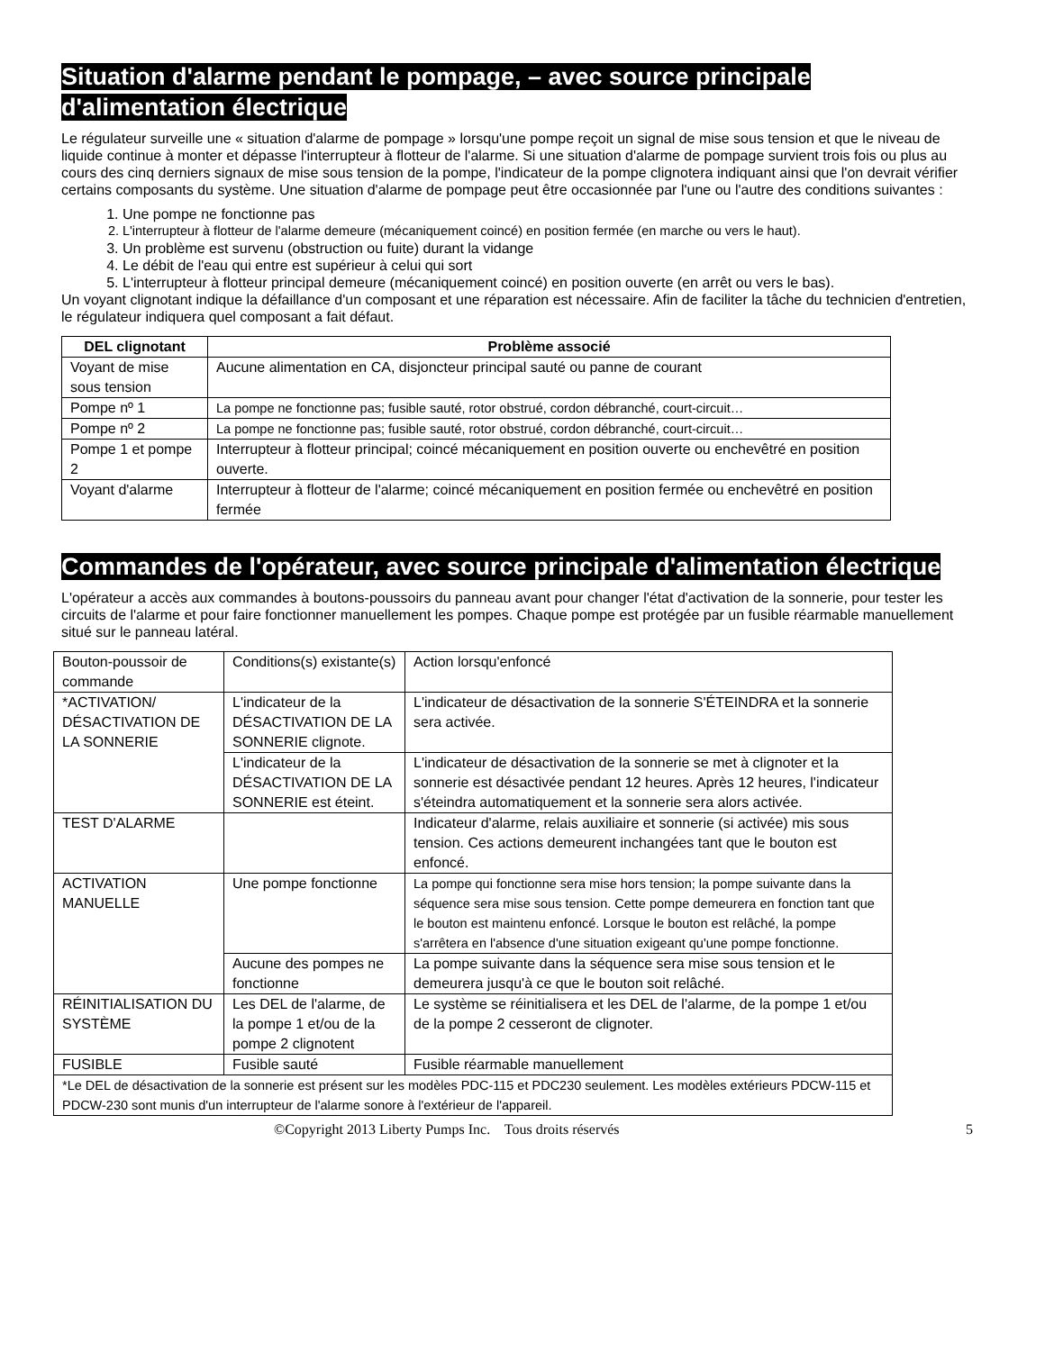Situation d'alarme pendant le pompage, – avec source principale d'alimentation électrique
Le régulateur surveille une « situation d'alarme de pompage » lorsqu'une pompe reçoit un signal de mise sous tension et que le niveau de liquide continue à monter et dépasse l'interrupteur à flotteur de l'alarme. Si une situation d'alarme de pompage survient trois fois ou plus au cours des cinq derniers signaux de mise sous tension de la pompe, l'indicateur de la pompe clignotera indiquant ainsi que l'on devrait vérifier certains composants du système. Une situation d'alarme de pompage peut être occasionnée par l'une ou l'autre des conditions suivantes :
1. Une pompe ne fonctionne pas
2. L'interrupteur à flotteur de l'alarme demeure (mécaniquement coincé) en position fermée (en marche ou vers le haut).
3. Un problème est survenu (obstruction ou fuite) durant la vidange
4. Le débit de l'eau qui entre est supérieur à celui qui sort
5. L'interrupteur à flotteur principal demeure (mécaniquement coincé) en position ouverte (en arrêt ou vers le bas).
Un voyant clignotant indique la défaillance d'un composant et une réparation est nécessaire. Afin de faciliter la tâche du technicien d'entretien, le régulateur indiquera quel composant a fait défaut.
| DEL clignotant | Problème associé |
| --- | --- |
| Voyant de mise sous tension | Aucune alimentation en CA, disjoncteur principal sauté ou panne de courant |
| Pompe nº 1 | La pompe ne fonctionne pas; fusible sauté, rotor obstrué, cordon débranché, court-circuit… |
| Pompe nº 2 | La pompe ne fonctionne pas; fusible sauté, rotor obstrué, cordon débranché, court-circuit… |
| Pompe 1 et pompe 2 | Interrupteur à flotteur principal; coincé mécaniquement en position ouverte ou enchevêtré en position ouverte. |
| Voyant d'alarme | Interrupteur à flotteur de l'alarme; coincé mécaniquement en position fermée ou enchevêtré en position fermée |
Commandes de l'opérateur, avec source principale d'alimentation électrique
L'opérateur a accès aux commandes à boutons-poussoirs du panneau avant pour changer l'état d'activation de la sonnerie, pour tester les circuits de l'alarme et pour faire fonctionner manuellement les pompes. Chaque pompe est protégée par un fusible réarmable manuellement situé sur le panneau latéral.
| Bouton-poussoir de commande | Conditions(s) existante(s) | Action lorsqu'enfoncé |
| *ACTIVATION/ DÉSACTIVATION DE LA SONNERIE | L'indicateur de la DÉSACTIVATION DE LA SONNERIE clignote. | L'indicateur de désactivation de la sonnerie S'ÉTEINDRA et la sonnerie sera activée. |
| | L'indicateur de la DÉSACTIVATION DE LA SONNERIE est éteint. | L'indicateur de désactivation de la sonnerie se met à clignoter et la sonnerie est désactivée pendant 12 heures. Après 12 heures, l'indicateur s'éteindra automatiquement et la sonnerie sera alors activée. |
| TEST D'ALARME | | Indicateur d'alarme, relais auxiliaire et sonnerie (si activée) mis sous tension. Ces actions demeurent inchangées tant que le bouton est enfoncé. |
| ACTIVATION MANUELLE | Une pompe fonctionne | La pompe qui fonctionne sera mise hors tension; la pompe suivante dans la séquence sera mise sous tension. Cette pompe demeurera en fonction tant que le bouton est maintenu enfoncé. Lorsque le bouton est relâché, la pompe s'arrêtera en l'absence d'une situation exigeant qu'une pompe fonctionne. |
| | Aucune des pompes ne fonctionne | La pompe suivante dans la séquence sera mise sous tension et le demeurera jusqu'à ce que le bouton soit relâché. |
| RÉINITIALISATION DU SYSTÈME | Les DEL de l'alarme, de la pompe 1 et/ou de la pompe 2 clignotent | Le système se réinitialisera et les DEL de l'alarme, de la pompe 1 et/ou de la pompe 2 cesseront de clignoter. |
| FUSIBLE | Fusible sauté | Fusible réarmable manuellement |
| *Le DEL de désactivation de la sonnerie est présent sur les modèles PDC-115 et PDC230 seulement. Les modèles extérieurs PDCW-115 et PDCW-230 sont munis d'un interrupteur de l'alarme sonore à l'extérieur de l'appareil. | | |
©Copyright 2013 Liberty Pumps Inc. Tous droits réservés 5